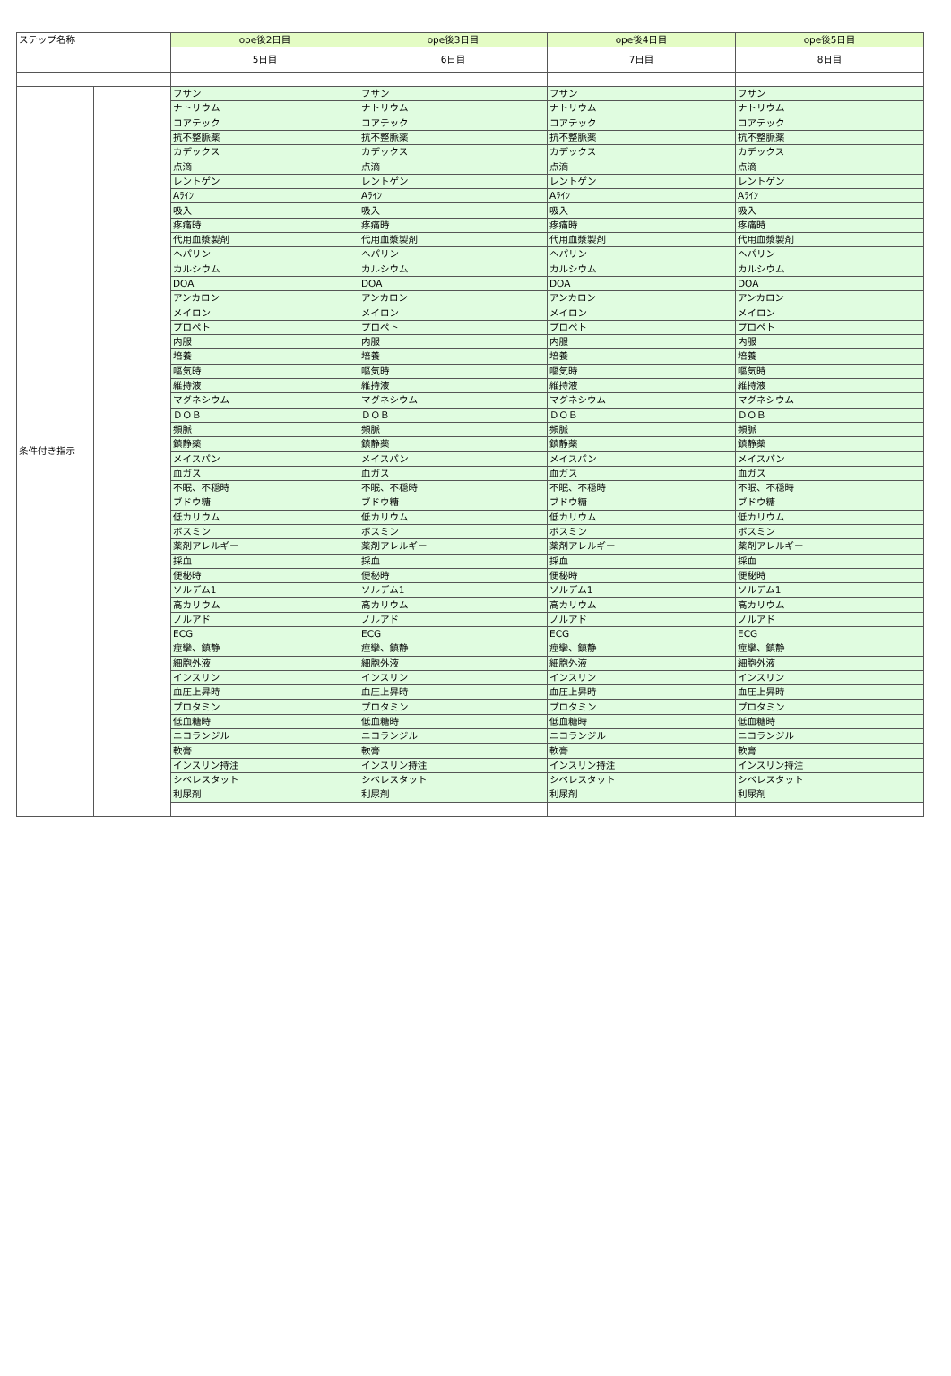| ステップ名称 | | ope後2日目 | ope後3日目 | ope後4日目 | ope後5日目 |
| --- | --- | --- | --- | --- | --- |
| | | 5日目 | 6日目 | 7日目 | 8日目 |
| 条件付き指示 | | フサン | フサン | フサン | フサン |
| | | ナトリウム | ナトリウム | ナトリウム | ナトリウム |
| | | コアテック | コアテック | コアテック | コアテック |
| | | 抗不整脈薬 | 抗不整脈薬 | 抗不整脈薬 | 抗不整脈薬 |
| | | カデックス | カデックス | カデックス | カデックス |
| | | 点滴 | 点滴 | 点滴 | 点滴 |
| | | レントゲン | レントゲン | レントゲン | レントゲン |
| | | Aﾗｲﾝ | Aﾗｲﾝ | Aﾗｲﾝ | Aﾗｲﾝ |
| | | 吸入 | 吸入 | 吸入 | 吸入 |
| | | 疼痛時 | 疼痛時 | 疼痛時 | 疼痛時 |
| | | 代用血漿製剤 | 代用血漿製剤 | 代用血漿製剤 | 代用血漿製剤 |
| | | ヘパリン | ヘパリン | ヘパリン | ヘパリン |
| | | カルシウム | カルシウム | カルシウム | カルシウム |
| | | DOA | DOA | DOA | DOA |
| | | アンカロン | アンカロン | アンカロン | アンカロン |
| | | メイロン | メイロン | メイロン | メイロン |
| | | プロペト | プロペト | プロペト | プロペト |
| | | 内服 | 内服 | 内服 | 内服 |
| | | 培養 | 培養 | 培養 | 培養 |
| | | 嘔気時 | 嘔気時 | 嘔気時 | 嘔気時 |
| | | 維持液 | 維持液 | 維持液 | 維持液 |
| | | マグネシウム | マグネシウム | マグネシウム | マグネシウム |
| | | ＤＯＢ | ＤＯＢ | ＤＯＢ | ＤＯＢ |
| | | 頻脈 | 頻脈 | 頻脈 | 頻脈 |
| | | 鎮静薬 | 鎮静薬 | 鎮静薬 | 鎮静薬 |
| | | メイスパン | メイスパン | メイスパン | メイスパン |
| | | 血ガス | 血ガス | 血ガス | 血ガス |
| | | 不眠、不穏時 | 不眠、不穏時 | 不眠、不穏時 | 不眠、不穏時 |
| | | ブドウ糖 | ブドウ糖 | ブドウ糖 | ブドウ糖 |
| | | 低カリウム | 低カリウム | 低カリウム | 低カリウム |
| | | ボスミン | ボスミン | ボスミン | ボスミン |
| | | 薬剤アレルギー | 薬剤アレルギー | 薬剤アレルギー | 薬剤アレルギー |
| | | 採血 | 採血 | 採血 | 採血 |
| | | 便秘時 | 便秘時 | 便秘時 | 便秘時 |
| | | ソルデム1 | ソルデム1 | ソルデム1 | ソルデム1 |
| | | 高カリウム | 高カリウム | 高カリウム | 高カリウム |
| | | ノルアド | ノルアド | ノルアド | ノルアド |
| | | ECG | ECG | ECG | ECG |
| | | 痙攣、鎮静 | 痙攣、鎮静 | 痙攣、鎮静 | 痙攣、鎮静 |
| | | 細胞外液 | 細胞外液 | 細胞外液 | 細胞外液 |
| | | インスリン | インスリン | インスリン | インスリン |
| | | 血圧上昇時 | 血圧上昇時 | 血圧上昇時 | 血圧上昇時 |
| | | プロタミン | プロタミン | プロタミン | プロタミン |
| | | 低血糖時 | 低血糖時 | 低血糖時 | 低血糖時 |
| | | ニコランジル | ニコランジル | ニコランジル | ニコランジル |
| | | 軟膏 | 軟膏 | 軟膏 | 軟膏 |
| | | インスリン持注 | インスリン持注 | インスリン持注 | インスリン持注 |
| | | シベレスタット | シベレスタット | シベレスタット | シベレスタット |
| | | 利尿剤 | 利尿剤 | 利尿剤 | 利尿剤 |